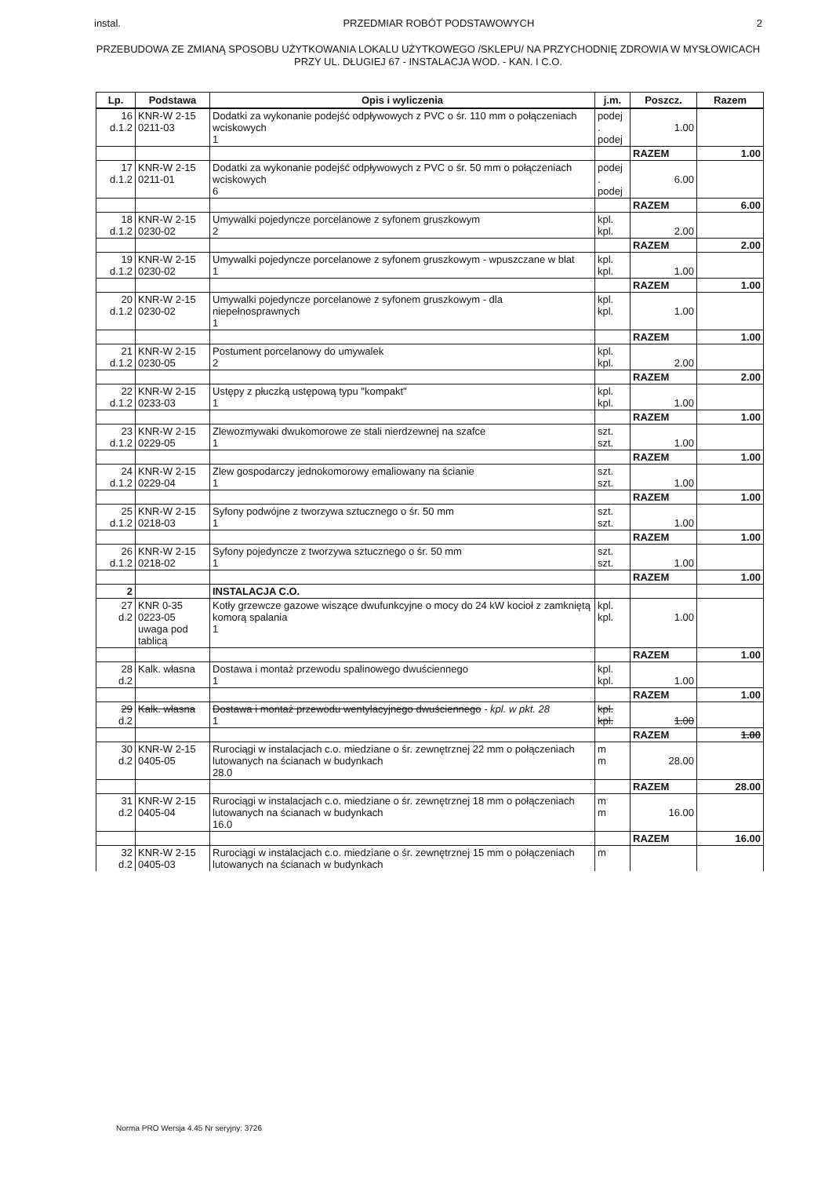instal. PRZEDMIAR ROBÓT PODSTAWOWYCH 2
PRZEBUDOWA ZE ZMIANĄ SPOSOBU UŻYTKOWANIA LOKALU UŻYTKOWEGO /SKLEPU/ NA PRZYCHODNIĘ ZDROWIA W MYSŁOWICACH PRZY UL. DŁUGIEJ 67 - INSTALACJA WOD. - KAN. I C.O.
| Lp. | Podstawa | Opis i wyliczenia | j.m. | Poszcz. | Razem |
| --- | --- | --- | --- | --- | --- |
| 16 d.1.2 | KNR-W 2-15 0211-03 | Dodatki za wykonanie podejść odpływowych z PVC o śr. 110 mm o połączeniach wciskowych 1 | podej . podej | 1.00 | |
| | | | | RAZEM | 1.00 |
| 17 d.1.2 | KNR-W 2-15 0211-01 | Dodatki za wykonanie podejść odpływowych z PVC o śr. 50 mm o połączeniach wciskowych 6 | podej . podej | 6.00 | |
| | | | | RAZEM | 6.00 |
| 18 d.1.2 | KNR-W 2-15 0230-02 | Umywalki pojedyncze porcelanowe z syfonem gruszkowym 2 | kpl. kpl. | 2.00 | |
| | | | | RAZEM | 2.00 |
| 19 d.1.2 | KNR-W 2-15 0230-02 | Umywalki pojedyncze porcelanowe z syfonem gruszkowym - wpuszczane w blat 1 | kpl. kpl. | 1.00 | |
| | | | | RAZEM | 1.00 |
| 20 d.1.2 | KNR-W 2-15 0230-02 | Umywalki pojedyncze porcelanowe z syfonem gruszkowym - dla niepełnosprawnych 1 | kpl. kpl. | 1.00 | |
| | | | | RAZEM | 1.00 |
| 21 d.1.2 | KNR-W 2-15 0230-05 | Postument porcelanowy do umywalek 2 | kpl. kpl. | 2.00 | |
| | | | | RAZEM | 2.00 |
| 22 d.1.2 | KNR-W 2-15 0233-03 | Ustępy z płuczką ustępową typu "kompakt" 1 | kpl. kpl. | 1.00 | |
| | | | | RAZEM | 1.00 |
| 23 d.1.2 | KNR-W 2-15 0229-05 | Zlewozmywaki dwukomorowe ze stali nierdzewnej na szafce 1 | szt. szt. | 1.00 | |
| | | | | RAZEM | 1.00 |
| 24 d.1.2 | KNR-W 2-15 0229-04 | Zlew gospodarczy jednokomorowy emaliowany na ścianie 1 | szt. szt. | 1.00 | |
| | | | | RAZEM | 1.00 |
| 25 d.1.2 | KNR-W 2-15 0218-03 | Syfony podwójne z tworzywa sztucznego o śr. 50 mm 1 | szt. szt. | 1.00 | |
| | | | | RAZEM | 1.00 |
| 26 d.1.2 | KNR-W 2-15 0218-02 | Syfony pojedyncze z tworzywa sztucznego o śr. 50 mm 1 | szt. szt. | 1.00 | |
| | | | | RAZEM | 1.00 |
| 2 | | INSTALACJA C.O. | | | |
| 27 d.2 | KNR 0-35 0223-05 uwaga pod tablicą | Kotły grzewcze gazowe wiszące dwufunkcyjne o mocy do 24 kW kocioł z zamkniętą komorą spalania 1 | kpl. kpl. | 1.00 | |
| | | | | RAZEM | 1.00 |
| 28 d.2 | Kalk. własna | Dostawa i montaż przewodu spalinowego dwuściennego 1 | kpl. kpl. | 1.00 | |
| | | | | RAZEM | 1.00 |
| 29 d.2 | Kalk. własna | Dostawa i montaż przewodu wentylacyjnego dwuściennego - kpl. w pkt. 28 1 | kpl. kpl. | 1.00 | |
| | | | | RAZEM | 1.00 |
| 30 d.2 | KNR-W 2-15 0405-05 | Rurociągi w instalacjach c.o. miedziane o śr. zewnętrznej 22 mm o połączeniach lutowanych na ścianach w budynkach 28.0 | m m | 28.00 | |
| | | | | RAZEM | 28.00 |
| 31 d.2 | KNR-W 2-15 0405-04 | Rurociągi w instalacjach c.o. miedziane o śr. zewnętrznej 18 mm o połączeniach lutowanych na ścianach w budynkach 16.0 | m m | 16.00 | |
| | | | | RAZEM | 16.00 |
| 32 d.2 | KNR-W 2-15 0405-03 | Rurociągi w instalacjach c.o. miedziane o śr. zewnętrznej 15 mm o połączeniach lutowanych na ścianach w budynkach | m | | |
Norma PRO Wersja 4.45 Nr seryjny: 3726